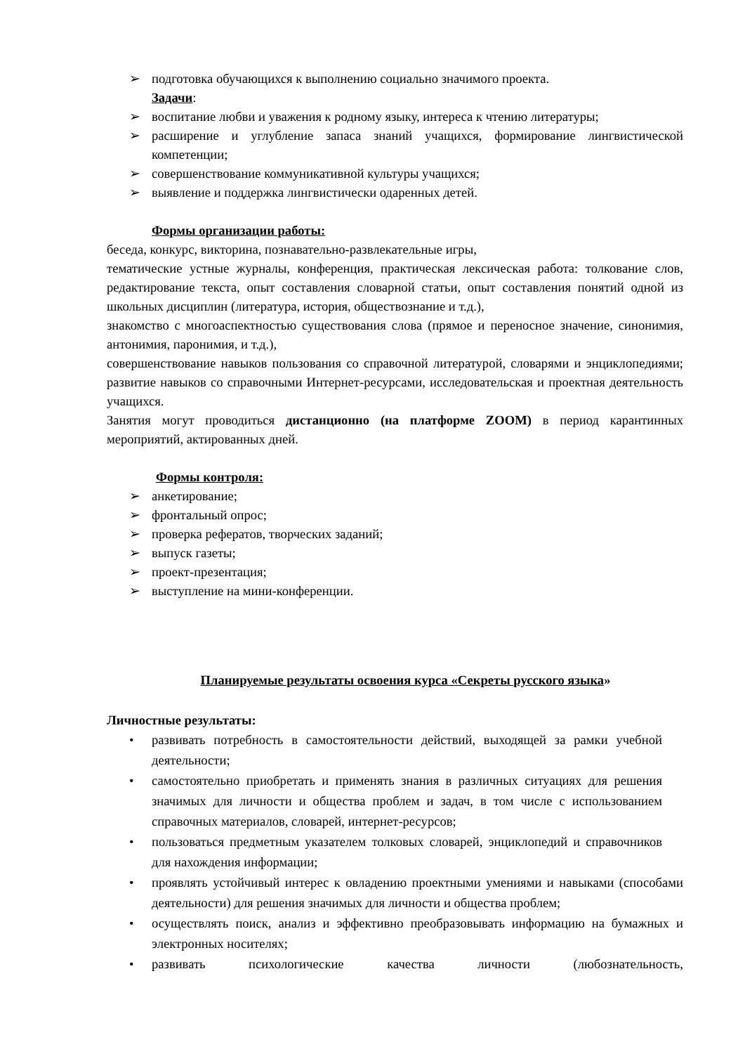➢ подготовка обучающихся к выполнению социально значимого проекта.
Задачи:
➢ воспитание любви и уважения к родному языку, интереса к чтению литературы;
➢ расширение и углубление запаса знаний учащихся, формирование лингвистической компетенции;
➢ совершенствование коммуникативной культуры учащихся;
➢ выявление и поддержка лингвистически одаренных детей.
Формы организации работы:
беседа, конкурс, викторина, познавательно-развлекательные игры,
тематические устные журналы, конференция, практическая лексическая работа: толкование слов, редактирование текста, опыт составления словарной статьи, опыт составления понятий одной из школьных дисциплин (литература, история, обществознание и т.д.),
знакомство с многоаспектностью существования слова (прямое и переносное значение, синонимия, антонимия, паронимия, и т.д.),
совершенствование навыков пользования со справочной литературой, словарями и энциклопедиями; развитие навыков со справочными Интернет-ресурсами, исследовательская и проектная деятельность учащихся.
Занятия могут проводиться дистанционно (на платформе ZOOM) в период карантинных мероприятий, актированных дней.
Формы контроля:
➢ анкетирование;
➢ фронтальный опрос;
➢ проверка рефератов, творческих заданий;
➢ выпуск газеты;
➢ проект-презентация;
➢ выступление на мини-конференции.
Планируемые результаты освоения курса «Секреты русского языка»
Личностные результаты:
• развивать потребность в самостоятельности действий, выходящей за рамки учебной деятельности;
• самостоятельно приобретать и применять знания в различных ситуациях для решения значимых для личности и общества проблем и задач, в том числе с использованием справочных материалов, словарей, интернет-ресурсов;
• пользоваться предметным указателем толковых словарей, энциклопедий и справочников для нахождения информации;
• проявлять устойчивый интерес к овладению проектными умениями и навыками (способами деятельности) для решения значимых для личности и общества проблем;
• осуществлять поиск, анализ и эффективно преобразовывать информацию на бумажных и электронных носителях;
• развивать психологические качества личности (любознательность,